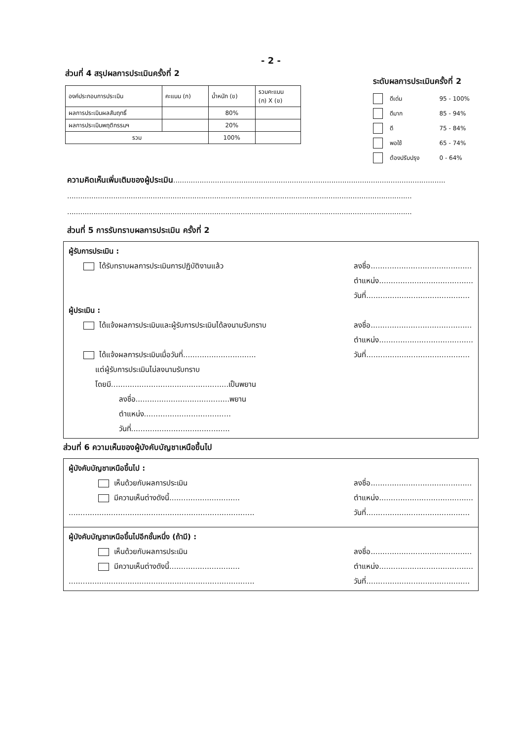- 2 -
ส่วนที่ 4 สรุปผลการประเมินครั้งที่ 2
| องค์ประกอบการประเมิน | คะแนน (ก) | น้ำหนัก (ข) | รวมคะแนน (ก) X (ข) |
| --- | --- | --- | --- |
| ผลการประเมินผลสัมฤทธิ์ | | 80% | |
| ผลการประเมินพฤติกรรมฯ | | 20% | |
| รวม | | 100% | |
ระดับผลการประเมินครั้งที่ 2
ดีเด่น 95 - 100%
ดีมาก 85 - 94%
ดี 75 - 84%
พอใช้ 65 - 74%
ต้องปรับปรุง 0 - 64%
ความคิดเห็นเพิ่มเติมของผู้ประเมิน............................................................................................................................
.............................................................................................................................................................
.............................................................................................................................................................
ส่วนที่ 5 การรับทราบผลการประเมิน ครั้งที่ 2
ผู้รับการประเมิน :
ได้รับทราบผลการประเมินการปฏิบัติงานแล้ว
ลงชื่อ...........................................
ตำแหน่ง........................................
วันที่............................................
ผู้ประเมิน :
ได้แจ้งผลการประเมินและผู้รับการประเมินได้ลงนามรับทราบ
ได้แจ้งผลการประเมินเมื่อวันที่...............................
แต่ผู้รับการประเมินไม่ลงนามรับทราบ
โดยมี..................................................เป็นพยาน
ลงชื่อ........................................พยาน
ตำแหน่ง.....................................
วันที่..........................................
ลงชื่อ...........................................
ตำแหน่ง........................................
วันที่............................................
ส่วนที่ 6 ความเห็นของผู้บังคับบัญชาเหนือขึ้นไป
ผู้บังคับบัญชาเหนือขึ้นไป :
เห็นด้วยกับผลการประเมิน
มีความเห็นต่างดังนี้..............................
...............................................................................
ลงชื่อ...........................................
ตำแหน่ง........................................
วันที่............................................
ผู้บังคับบัญชาเหนือขึ้นไปอีกชั้นหนึ่ง (ถ้ามี) :
เห็นด้วยกับผลการประเมิน
มีความเห็นต่างดังนี้..............................
...............................................................................
ลงชื่อ...........................................
ตำแหน่ง........................................
วันที่............................................